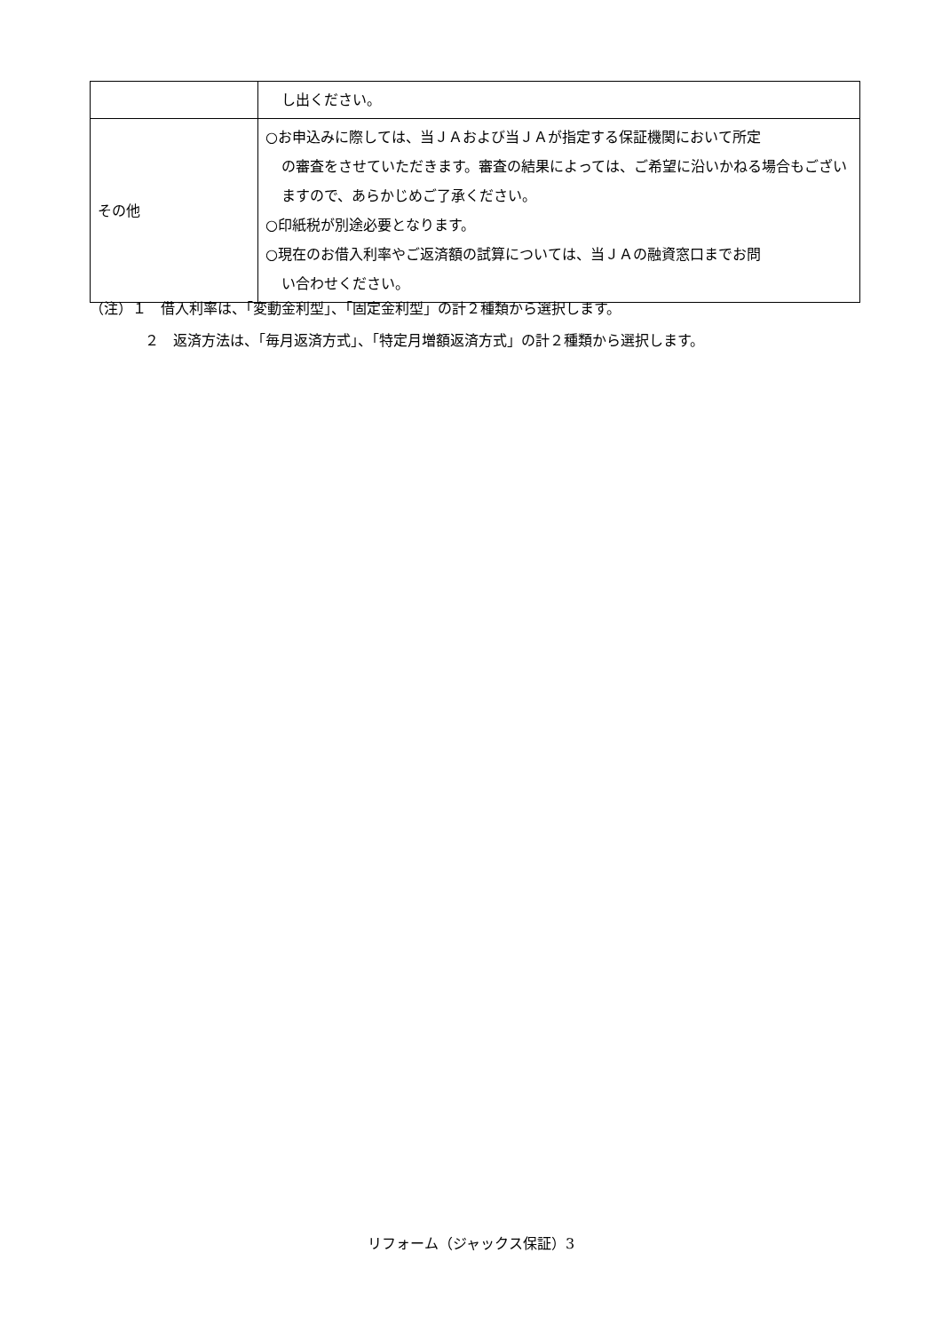| | し出ください。 |
| その他 | ○お申込みに際しては、当ＪＡおよび当ＪＡが指定する保証機関において所定 の審査をさせていただきます。審査の結果によっては、ご希望に沿いかねる場合もございますので、あらかじめご了承ください。 ○印紙税が別途必要となります。 ○現在のお借入利率やご返済額の試算については、当ＪＡの融資窓口までお問 い合わせください。 |
（注）１　借入利率は、「変動金利型」、「固定金利型」の計２種類から選択します。
２　返済方法は、「毎月返済方式」、「特定月増額返済方式」の計２種類から選択します。
リフォーム（ジャックス保証）3